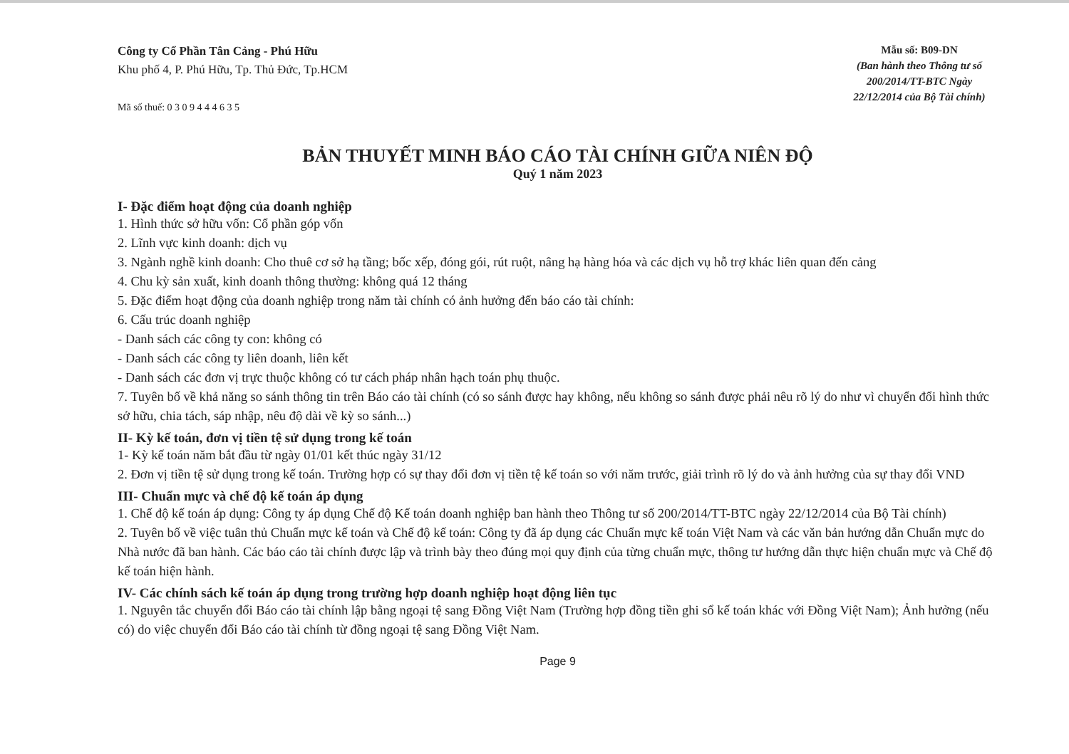Công ty Cổ Phần Tân Cảng - Phú Hữu
Khu phố 4, P. Phú Hữu, Tp. Thủ Đức, Tp.HCM
Mã số thuế: 0 3 0 9 4 4 4 6 3 5
Mẫu số: B09-DN
(Ban hành theo Thông tư số 200/2014/TT-BTC Ngày 22/12/2014 của Bộ Tài chính)
BẢN THUYẾT MINH BÁO CÁO TÀI CHÍNH GIỮA NIÊN ĐỘ
Quý 1 năm 2023
I- Đặc điểm hoạt động của doanh nghiệp
1. Hình thức sở hữu vốn: Cổ phần góp vốn
2. Lĩnh vực kinh doanh: dịch vụ
3. Ngành nghề kinh doanh: Cho thuê cơ sở hạ tầng; bốc xếp, đóng gói, rút ruột, nâng hạ hàng hóa và các dịch vụ hỗ trợ khác liên quan đến cảng
4. Chu kỳ sản xuất, kinh doanh thông thường: không quá 12 tháng
5. Đặc điểm hoạt động của doanh nghiệp trong năm tài chính có ảnh hưởng đến báo cáo tài chính:
6. Cấu trúc doanh nghiệp
- Danh sách các công ty con: không có
- Danh sách các công ty liên doanh, liên kết
- Danh sách các đơn vị trực thuộc không có tư cách pháp nhân hạch toán phụ thuộc.
7. Tuyên bố về khả năng so sánh thông tin trên Báo cáo tài chính (có so sánh được hay không, nếu không so sánh được phải nêu rõ lý do như vì chuyển đổi hình thức sở hữu, chia tách, sáp nhập, nêu độ dài về kỳ so sánh...)
II- Kỳ kế toán, đơn vị tiền tệ sử dụng trong kế toán
1- Kỳ kế toán năm bắt đầu từ ngày 01/01 kết thúc ngày 31/12
2. Đơn vị tiền tệ sử dụng trong kế toán. Trường hợp có sự thay đổi đơn vị tiền tệ kế toán so với năm trước, giải trình rõ lý do và ảnh hưởng của sự thay đổi VND
III- Chuẩn mực và chế độ kế toán áp dụng
1. Chế độ kế toán áp dụng: Công ty áp dụng Chế độ Kế toán doanh nghiệp ban hành theo Thông tư số 200/2014/TT-BTC ngày 22/12/2014 của Bộ Tài chính)
2. Tuyên bố về việc tuân thủ Chuẩn mực kế toán và Chế độ kế toán: Công ty đã áp dụng các Chuẩn mực kế toán Việt Nam và các văn bản hướng dẫn Chuẩn mực do Nhà nước đã ban hành. Các báo cáo tài chính được lập và trình bày theo đúng mọi quy định của từng chuẩn mực, thông tư hướng dẫn thực hiện chuẩn mực và Chế độ kế toán hiện hành.
IV- Các chính sách kế toán áp dụng trong trường hợp doanh nghiệp hoạt động liên tục
1. Nguyên tắc chuyển đổi Báo cáo tài chính lập bằng ngoại tệ sang Đồng Việt Nam (Trường hợp đồng tiền ghi sổ kế toán khác với Đồng Việt Nam); Ảnh hưởng (nếu có) do việc chuyển đổi Báo cáo tài chính từ đồng ngoại tệ sang Đồng Việt Nam.
Page 9